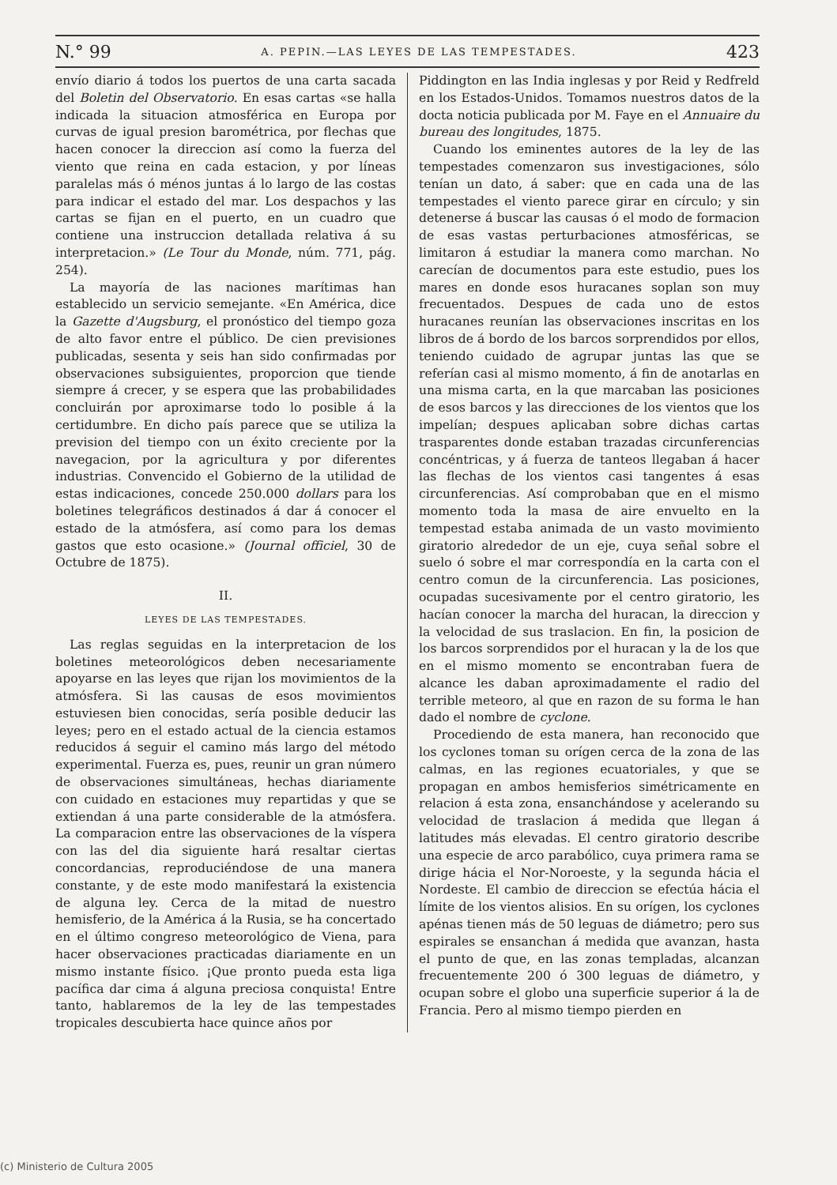N.° 99 A. PEPIN.—LAS LEYES DE LAS TEMPESTADES. 423
envío diario á todos los puertos de una carta sacada del Boletin del Observatorio. En esas cartas «se halla indicada la situacion atmosférica en Europa por curvas de igual presion barométrica, por flechas que hacen conocer la direccion así como la fuerza del viento que reina en cada estacion, y por líneas paralelas más ó ménos juntas á lo largo de las costas para indicar el estado del mar. Los despachos y las cartas se fijan en el puerto, en un cuadro que contiene una instruccion detallada relativa á su interpretacion.» (Le Tour du Monde, núm. 771, pág. 254).
La mayoría de las naciones marítimas han establecido un servicio semejante. «En América, dice la Gazette d'Augsburg, el pronóstico del tiempo goza de alto favor entre el público. De cien previsiones publicadas, sesenta y seis han sido confirmadas por observaciones subsiguientes, proporcion que tiende siempre á crecer, y se espera que las probabilidades concluirán por aproximarse todo lo posible á la certidumbre. En dicho país parece que se utiliza la prevision del tiempo con un éxito creciente por la navegacion, por la agricultura y por diferentes industrias. Convencido el Gobierno de la utilidad de estas indicaciones, concede 250.000 dollars para los boletines telegráficos destinados á dar á conocer el estado de la atmósfera, así como para los demas gastos que esto ocasione.» (Journal officiel, 30 de Octubre de 1875).
II.
LEYES DE LAS TEMPESTADES.
Las reglas seguidas en la interpretacion de los boletines meteorológicos deben necesariamente apoyarse en las leyes que rijan los movimientos de la atmósfera. Si las causas de esos movimientos estuviesen bien conocidas, sería posible deducir las leyes; pero en el estado actual de la ciencia estamos reducidos á seguir el camino más largo del método experimental. Fuerza es, pues, reunir un gran número de observaciones simultáneas, hechas diariamente con cuidado en estaciones muy repartidas y que se extiendan á una parte considerable de la atmósfera. La comparacion entre las observaciones de la víspera con las del dia siguiente hará resaltar ciertas concordancias, reproduciéndose de una manera constante, y de este modo manifestará la existencia de alguna ley. Cerca de la mitad de nuestro hemisferio, de la América á la Rusia, se ha concertado en el último congreso meteorológico de Viena, para hacer observaciones practicadas diariamente en un mismo instante físico. ¡Que pronto pueda esta liga pacífica dar cima á alguna preciosa conquista! Entre tanto, hablaremos de la ley de las tempestades tropicales descubierta hace quince años por
Piddington en las India inglesas y por Reid y Redfreld en los Estados-Unidos. Tomamos nuestros datos de la docta noticia publicada por M. Faye en el Annuaire du bureau des longitudes, 1875.
Cuando los eminentes autores de la ley de las tempestades comenzaron sus investigaciones, sólo tenían un dato, á saber: que en cada una de las tempestades el viento parece girar en círculo; y sin detenerse á buscar las causas ó el modo de formacion de esas vastas perturbaciones atmosféricas, se limitaron á estudiar la manera como marchan. No carecían de documentos para este estudio, pues los mares en donde esos huracanes soplan son muy frecuentados. Despues de cada uno de estos huracanes reunían las observaciones inscritas en los libros de á bordo de los barcos sorprendidos por ellos, teniendo cuidado de agrupar juntas las que se referían casi al mismo momento, á fin de anotarlas en una misma carta, en la que marcaban las posiciones de esos barcos y las direcciones de los vientos que los impelían; despues aplicaban sobre dichas cartas trasparentes donde estaban trazadas circunferencias concéntricas, y á fuerza de tanteos llegaban á hacer las flechas de los vientos casi tangentes á esas circunferencias. Así comprobaban que en el mismo momento toda la masa de aire envuelto en la tempestad estaba animada de un vasto movimiento giratorio alrededor de un eje, cuya señal sobre el suelo ó sobre el mar correspondía en la carta con el centro comun de la circunferencia. Las posiciones, ocupadas sucesivamente por el centro giratorio, les hacían conocer la marcha del huracan, la direccion y la velocidad de sus traslacion. En fin, la posicion de los barcos sorprendidos por el huracan y la de los que en el mismo momento se encontraban fuera de alcance les daban aproximadamente el radio del terrible meteoro, al que en razon de su forma le han dado el nombre de cyclone.
Procediendo de esta manera, han reconocido que los cyclones toman su orígen cerca de la zona de las calmas, en las regiones ecuatoriales, y que se propagan en ambos hemisferios simétricamente en relacion á esta zona, ensanchándose y acelerando su velocidad de traslacion á medida que llegan á latitudes más elevadas. El centro giratorio describe una especie de arco parabólico, cuya primera rama se dirige hácia el Nor-Noroeste, y la segunda hácia el Nordeste. El cambio de direccion se efectúa hácia el límite de los vientos alisios. En su orígen, los cyclones apénas tienen más de 50 leguas de diámetro; pero sus espirales se ensanchan á medida que avanzan, hasta el punto de que, en las zonas templadas, alcanzan frecuentemente 200 ó 300 leguas de diámetro, y ocupan sobre el globo una superficie superior á la de Francia. Pero al mismo tiempo pierden en
(c) Ministerio de Cultura 2005